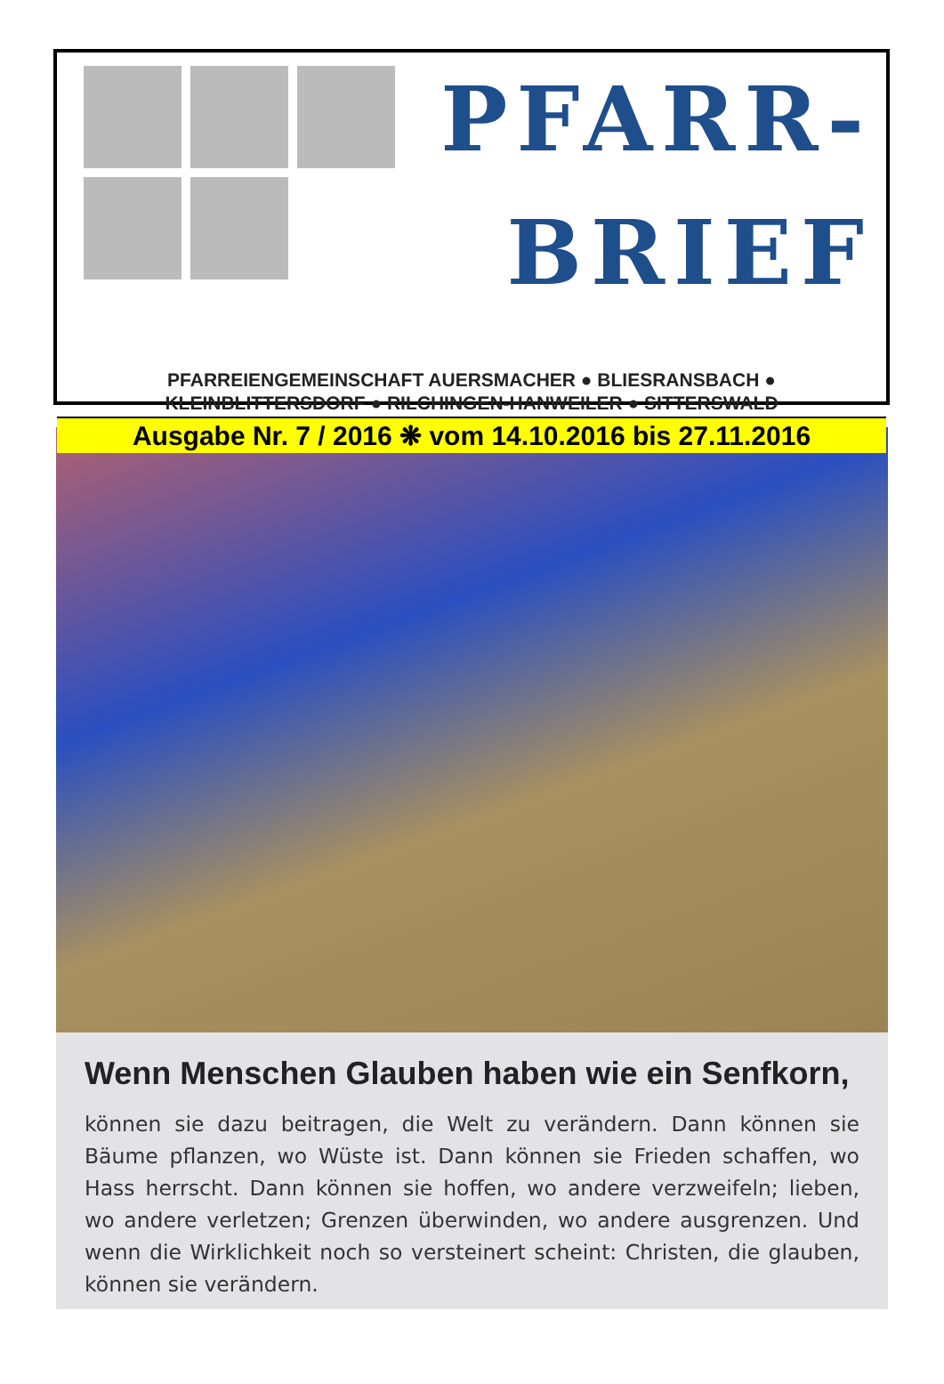PFARR-
BRIEF
PFARREIENGEMEINSCHAFT AUERSMACHER ● BLIESRANSBACH ●
KLEINBLITTERSDORF ● RILCHINGEN-HANWEILER ● SITTERSWALD
Ausgabe Nr. 7 / 2016 ❋ vom 14.10.2016 bis 27.11.2016
Wenn Menschen Glauben haben wie ein Senfkorn,
können sie dazu beitragen, die Welt zu verändern. Dann können sie Bäume pflanzen, wo Wüste ist. Dann können sie Frieden schaffen, wo Hass herrscht. Dann können sie hoffen, wo andere verzweifeln; lieben, wo andere verletzen; Grenzen überwinden, wo andere ausgrenzen. Und wenn die Wirklichkeit noch so versteinert scheint: Christen, die glauben, können sie verändern.